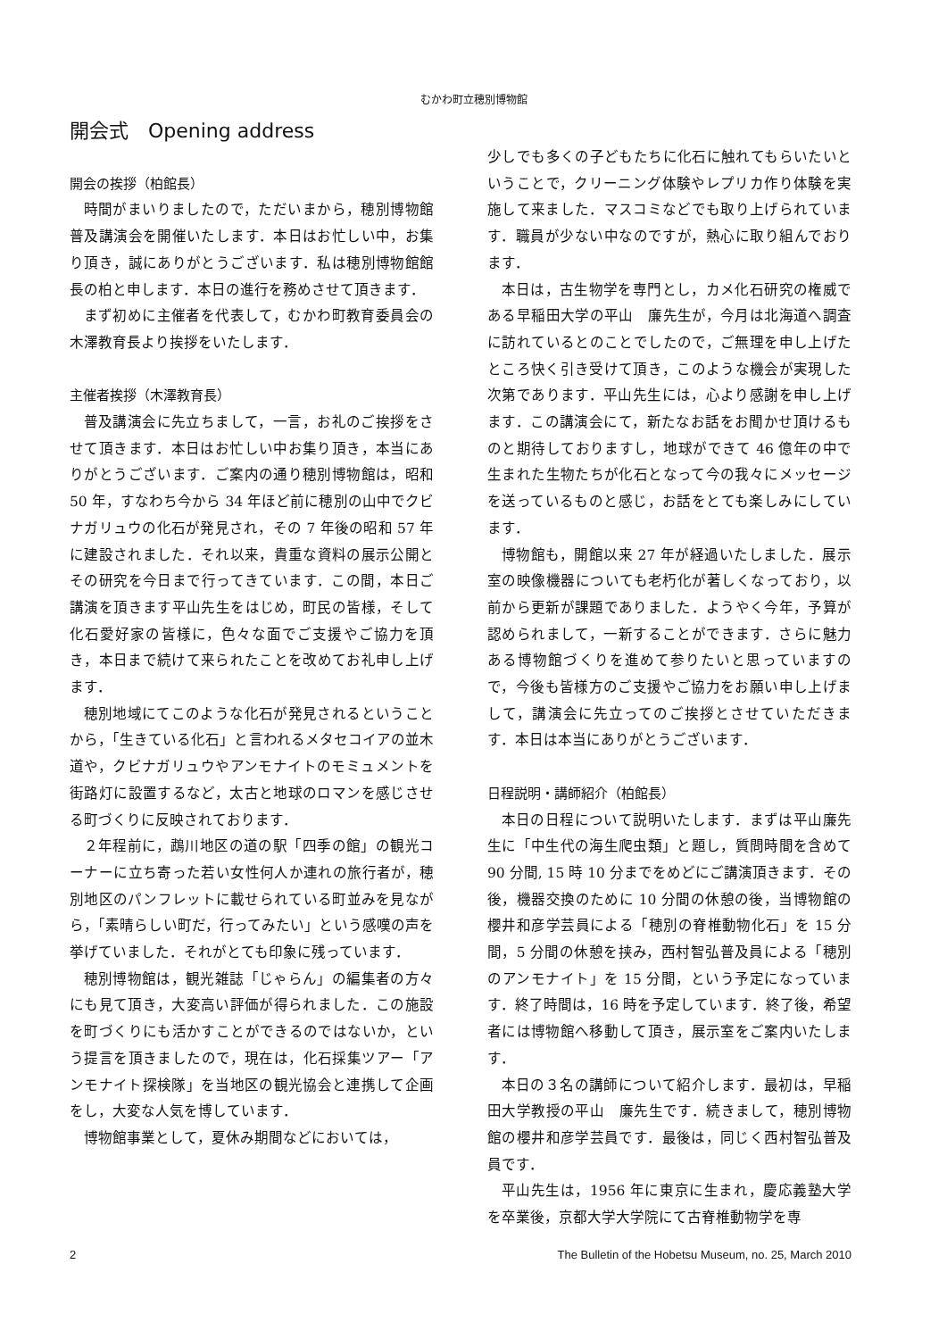むかわ町立穂別博物館
開会式　Opening address
開会の挨拶（柏館長）
時間がまいりましたので，ただいまから，穂別博物館普及講演会を開催いたします．本日はお忙しい中，お集り頂き，誠にありがとうございます．私は穂別博物館館長の柏と申します．本日の進行を務めさせて頂きます．
まず初めに主催者を代表して，むかわ町教育委員会の木澤教育長より挨拶をいたします．
主催者挨拶（木澤教育長）
普及講演会に先立ちまして，一言，お礼のご挨拶をさせて頂きます．本日はお忙しい中お集り頂き，本当にありがとうございます．ご案内の通り穂別博物館は，昭和 50 年，すなわち今から 34 年ほど前に穂別の山中でクビナガリュウの化石が発見され，その 7 年後の昭和 57 年に建設されました．それ以来，貴重な資料の展示公開とその研究を今日まで行ってきています．この間，本日ご講演を頂きます平山先生をはじめ，町民の皆様，そして化石愛好家の皆様に，色々な面でご支援やご協力を頂き，本日まで続けて来られたことを改めてお礼申し上げます．
穂別地域にてこのような化石が発見されるということから，「生きている化石」と言われるメタセコイアの並木道や，クビナガリュウやアンモナイトのモミュメントを街路灯に設置するなど，太古と地球のロマンを感じさせる町づくりに反映されております．
２年程前に，鵡川地区の道の駅「四季の館」の観光コーナーに立ち寄った若い女性何人か連れの旅行者が，穂別地区のパンフレットに載せられている町並みを見ながら，「素晴らしい町だ，行ってみたい」という感嘆の声を挙げていました．それがとても印象に残っています．
穂別博物館は，観光雑誌「じゃらん」の編集者の方々にも見て頂き，大変高い評価が得られました．この施設を町づくりにも活かすことができるのではないか，という提言を頂きましたので，現在は，化石採集ツアー「アンモナイト探検隊」を当地区の観光協会と連携して企画をし，大変な人気を博しています．
博物館事業として，夏休み期間などにおいては，
少しでも多くの子どもたちに化石に触れてもらいたいということで，クリーニング体験やレプリカ作り体験を実施して来ました．マスコミなどでも取り上げられています．職員が少ない中なのですが，熱心に取り組んでおります．
本日は，古生物学を専門とし，カメ化石研究の権威である早稲田大学の平山　廉先生が，今月は北海道へ調査に訪れているとのことでしたので，ご無理を申し上げたところ快く引き受けて頂き，このような機会が実現した次第であります．平山先生には，心より感謝を申し上げます．この講演会にて，新たなお話をお聞かせ頂けるものと期待しておりますし，地球ができて 46 億年の中で生まれた生物たちが化石となって今の我々にメッセージを送っているものと感じ，お話をとても楽しみにしています．
博物館も，開館以来 27 年が経過いたしました．展示室の映像機器についても老朽化が著しくなっており，以前から更新が課題でありました．ようやく今年，予算が認められまして，一新することができます．さらに魅力ある博物館づくりを進めて参りたいと思っていますので，今後も皆様方のご支援やご協力をお願い申し上げまして，講演会に先立ってのご挨拶とさせていただきます．本日は本当にありがとうございます．
日程説明・講師紹介（柏館長）
本日の日程について説明いたします．まずは平山廉先生に「中生代の海生爬虫類」と題し，質問時間を含めて 90 分間, 15 時 10 分までをめどにご講演頂きます．その後，機器交換のために 10 分間の休憩の後，当博物館の櫻井和彦学芸員による「穂別の脊椎動物化石」を 15 分間，5 分間の休憩を挟み，西村智弘普及員による「穂別のアンモナイト」を 15 分間，という予定になっています．終了時間は，16 時を予定しています．終了後，希望者には博物館へ移動して頂き，展示室をご案内いたします．
本日の３名の講師について紹介します．最初は，早稲田大学教授の平山　廉先生です．続きまして，穂別博物館の櫻井和彦学芸員です．最後は，同じく西村智弘普及員です．
平山先生は，1956 年に東京に生まれ，慶応義塾大学を卒業後，京都大学大学院にて古脊椎動物学を専
2 The Bulletin of the Hobetsu Museum, no. 25, March 2010